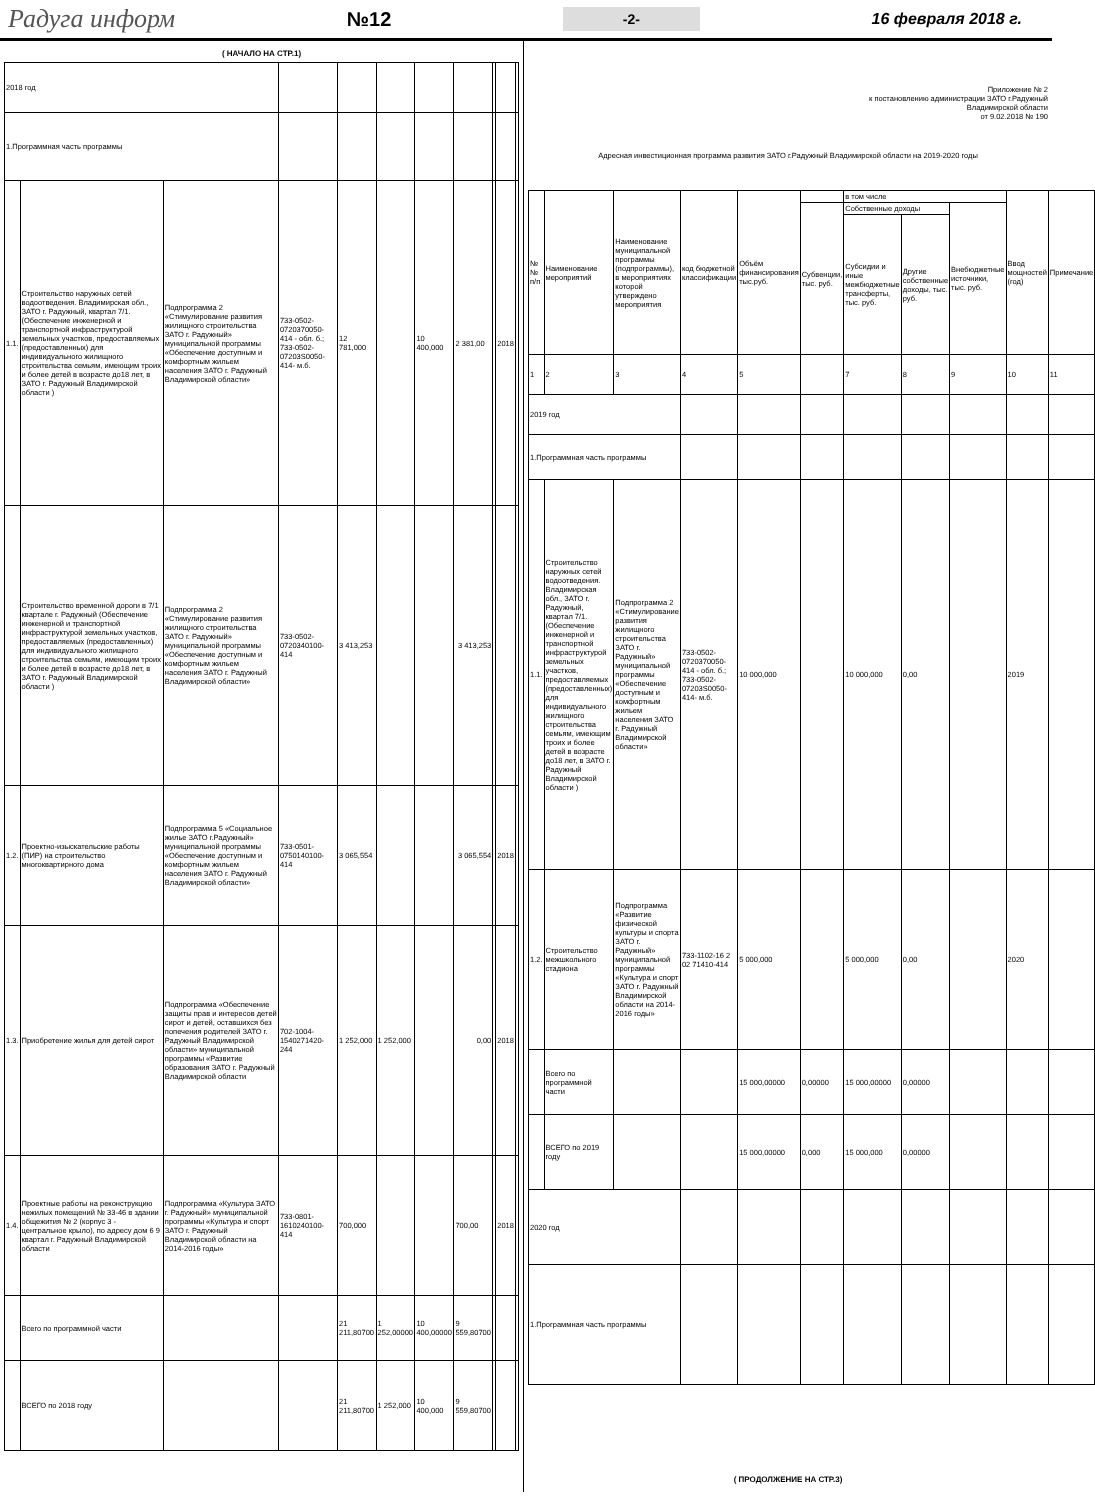Радуга информ №12 -2- 16 февраля 2018 г.
( НАЧАЛО НА СТР.1)
| 2018 год | | | | | | | | | | |
| 1.Программная часть программы | | | | | | | | | | |
| 1.1. | Строительство наружных сетей водоотведения. Владимирская обл., ЗАТО г. Радужный, квартал 7/1. (Обеспечение инженерной и транспортной инфраструктурой земельных участков, предоставляемых (предоставленных) для индивидуального жилищного строительства семьям, имеющим троих и более детей в возрасте до18 лет, в ЗАТО г. Радужный Владимирской области ) | Подпрограмма 2 «Стимулирование развития жилищного строительства ЗАТО г. Радужный» муниципальной программы «Обеспечение доступным и комфортным жильем населения ЗАТО г. Радужный Владимирской области» | 733-0502-0720370050-414 - обл. б.; 733-0502-07203S0050-414- м.б. | 12 781,000 | | 10 400,000 | 2 381,00 | | 2018 | |
| | Строительство временной дороги в 7/1 квартале г. Радужный (Обеспечение инженерной и транспортной инфраструктурой земельных участков, предоставляемых (предоставленных) для индивидуального жилищного строительства семьям, имеющим троих и более детей в возрасте до18 лет, в ЗАТО г. Радужный Владимирской области ) | Подпрограмма 2 «Стимулирование развития жилищного строительства ЗАТО г. Радужный» муниципальной программы «Обеспечение доступным и комфортным жильем населения ЗАТО г. Радужный Владимирской области» | 733-0502-0720340100-414 | 3 413,253 | | | 3 413,253 | | | |
| 1.2. | Проектно-изыскательские работы (ПИР) на строительство многоквартирного дома | Подпрограмма 5 «Социальное жилье ЗАТО г.Радужный» муниципальной программы «Обеспечение доступным и комфортным жильем населения ЗАТО г. Радужный Владимирской области» | 733-0501-0750140100-414 | 3 065,554 | | | 3 065,554 | | 2018 | |
| 1.3. | Приобретение жилья для детей сирот | Подпрограмма «Обеспечение защиты прав и интересов детей сирот и детей, оставшихся без попечения родителей ЗАТО г. Радужный Владимирской области» муниципальной программы «Развитие образования ЗАТО г. Радужный Владимирской области | 702-1004-1540271420-244 | 1 252,000 | 1 252,000 | | 0,00 | | 2018 | |
| 1.4. | Проектные работы на реконструкцию нежилых помещений № 33-46 в здании общежития № 2 (корпус 3 - центральное крыло), по адресу дом 6 9 квартал г. Радужный Владимирской области | Подпрограмма «Культура ЗАТО г. Радужный» муниципальной программы «Культура и спорт ЗАТО г. Радужный Владимирской области на 2014-2016 годы» | 733-0801-1610240100-414 | 700,000 | | | 700,00 | | 2018 | |
| | Всего по программной части | | | 21 211,80700 | 1 252,00000 | 10 400,00000 | 9 559,80700 | | | |
| | ВСЕГО по 2018 году | | | 21 211,80700 | 1 252,000 | 10 400,000 | 9 559,80700 | | | |
Приложение № 2
к постановлению администрации ЗАТО г.Радужный
Владимирской области
от 9.02.2018 № 190
Адресная инвестиционная программа развития ЗАТО г.Радужный Владимирской области на 2019-2020 годы
| № № п/п | Наименование мероприятий | Наименование муниципальной программы (подпрограммы), в мероприятиях которой утверждено мероприятия | код бюджетной классификации | Объём финансирования тыс.руб. | | в том числе | | | Ввод мощностей (год) | Примечание |
| --- | --- | --- | --- | --- | --- | --- | --- | --- | --- | --- |
| | | | | | Субвенции, тыс. руб. | Собственные доходы | | Внебюджетные источники, тыс. руб. | | |
| | | | | | | Субсидии и иные межбюджетные трансферты, тыс. руб. | Другие собственные доходы, тыс. руб. | | | |
| 1 | 2 | 3 | 4 | 5 | | 7 | 8 | 9 | 10 | 11 |
| 2019 год | | | | | | | | | | |
| 1.Программная часть программы | | | | | | | | | | |
| 1.1. | Строительство наружных сетей водоотведения. Владимирская обл., ЗАТО г. Радужный, квартал 7/1. (Обеспечение инженерной и транспортной инфраструктурой земельных участков, предоставляемых (предоставленных) для индивидуального жилищного строительства семьям, имеющим троих и более детей в возрасте до18 лет, в ЗАТО г. Радужный Владимирской области ) | Подпрограмма 2 «Стимулирование развития жилищного строительства ЗАТО г. Радужный» муниципальной программы «Обеспечение доступным и комфортным жильем населения ЗАТО г. Радужный Владимирской области» | 733-0502-0720370050-414 - обл. б.; 733-0502-07203S0050-414- м.б. | 10 000,000 | | 10 000,000 | 0,00 | | 2019 | |
| 1.2. | Строительство межшкольного стадиона | Подпрограмма «Развитие физической культуры и спорта ЗАТО г. Радужный» муниципальной программы «Культура и спорт ЗАТО г. Радужный Владимирской области на 2014-2016 годы» | 733-1102-16 2 02 71410-414 | 5 000,000 | | 5 000,000 | 0,00 | | 2020 | |
| | Всего по программной части | | | 15 000,00000 | 0,00000 | 15 000,00000 | 0,00000 | | | |
| | ВСЕГО по 2019 году | | | 15 000,00000 | 0,000 | 15 000,000 | 0,00000 | | | |
| 2020 год | | | | | | | | | | |
| 1.Программная часть программы | | | | | | | | | | |
( ПРОДОЛЖЕНИЕ НА СТР.3)